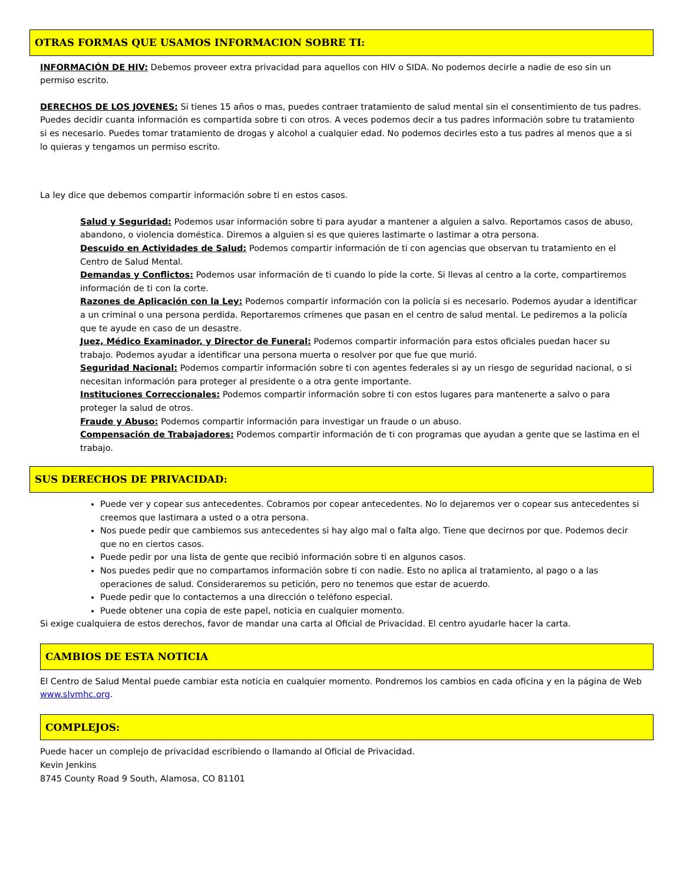OTRAS FORMAS QUE USAMOS INFORMACION SOBRE TI:
INFORMACIÓN DE HIV: Debemos proveer extra privacidad para aquellos con HIV o SIDA. No podemos decirle a nadie de eso sin un permiso escrito.
DERECHOS DE LOS JOVENES: Si tienes 15 años o mas, puedes contraer tratamiento de salud mental sin el consentimiento de tus padres. Puedes decidir cuanta información es compartida sobre ti con otros. A veces podemos decir a tus padres información sobre tu tratamiento si es necesario. Puedes tomar tratamiento de drogas y alcohol a cualquier edad. No podemos decirles esto a tus padres al menos que a si lo quieras y tengamos un permiso escrito.
La ley dice que debemos compartir información sobre ti en estos casos.
Salud y Seguridad: Podemos usar información sobre ti para ayudar a mantener a alguien a salvo. Reportamos casos de abuso, abandono, o violencia doméstica. Diremos a alguien si es que quieres lastimarte o lastimar a otra persona.
Descuido en Actividades de Salud: Podemos compartir información de ti con agencias que observan tu tratamiento en el Centro de Salud Mental.
Demandas y Conflictos: Podemos usar información de ti cuando lo pide la corte. Si llevas al centro a la corte, compartiremos información de ti con la corte.
Razones de Aplicación con la Ley: Podemos compartir información con la policía si es necesario. Podemos ayudar a identificar a un criminal o una persona perdida. Reportaremos crímenes que pasan en el centro de salud mental. Le pediremos a la policía que te ayude en caso de un desastre.
Juez, Médico Examinador, y Director de Funeral: Podemos compartir información para estos oficiales puedan hacer su trabajo. Podemos ayudar a identificar una persona muerta o resolver por que fue que murió.
Seguridad Nacional: Podemos compartir información sobre ti con agentes federales si ay un riesgo de seguridad nacional, o si necesitan información para proteger al presidente o a otra gente importante.
Instituciones Correccionales: Podemos compartir información sobre ti con estos lugares para mantenerte a salvo o para proteger la salud de otros.
Fraude y Abuso: Podemos compartir información para investigar un fraude o un abuso.
Compensación de Trabajadores: Podemos compartir información de ti con programas que ayudan a gente que se lastima en el trabajo.
SUS DERECHOS DE PRIVACIDAD:
Puede ver y copear sus antecedentes. Cobramos por copear antecedentes. No lo dejaremos ver o copear sus antecedentes si creemos que lastimara a usted o a otra persona.
Nos puede pedir que cambiemos sus antecedentes si hay algo mal o falta algo. Tiene que decirnos por que. Podemos decir que no en ciertos casos.
Puede pedir por una lista de gente que recibió información sobre ti en algunos casos.
Nos puedes pedir que no compartamos información sobre ti con nadie. Esto no aplica al tratamiento, al pago o a las operaciones de salud. Consideraremos su petición, pero no tenemos que estar de acuerdo.
Puede pedir que lo contactemos a una dirección o teléfono especial.
Puede obtener una copia de este papel, noticia en cualquier momento.
Si exige cualquiera de estos derechos, favor de mandar una carta al Oficial de Privacidad. El centro ayudarle hacer la carta.
CAMBIOS DE ESTA NOTICIA
El Centro de Salud Mental puede cambiar esta noticia en cualquier momento. Pondremos los cambios en cada oficina y en la página de Web www.slvmhc.org.
COMPLEJOS:
Puede hacer un complejo de privacidad escribiendo o llamando al Oficial de Privacidad.
Kevin Jenkins
8745 County Road 9 South, Alamosa, CO 81101